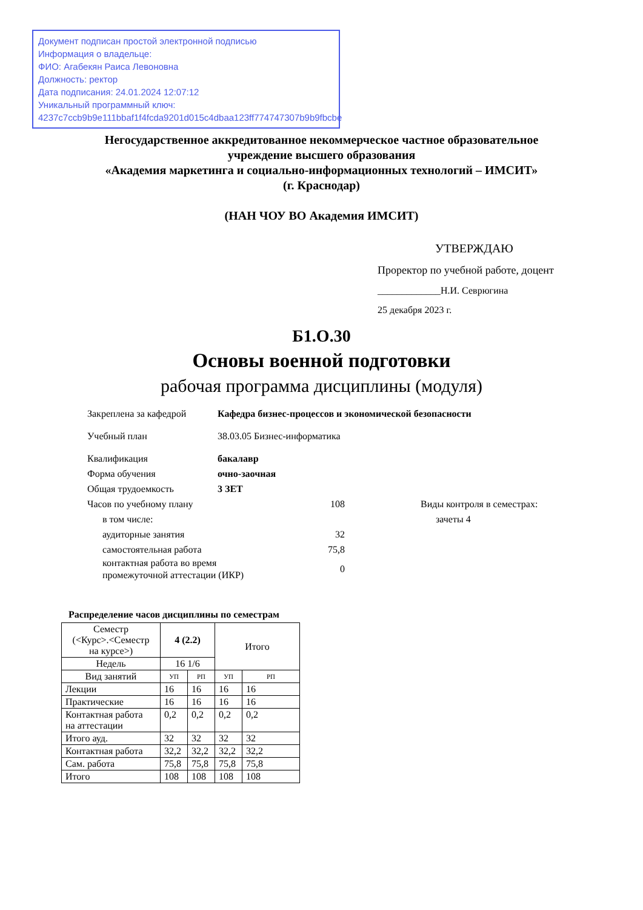Документ подписан простой электронной подписью
Информация о владельце:
ФИО: Агабекян Раиса Левоновна
Должность: ректор
Дата подписания: 24.01.2024 12:07:12
Уникальный программный ключ:
4237c7ccb9b9e111bbaf1f4fcda9201d015c4dbaa123ff774747307b9b9fbcbe
Негосударственное аккредитованное некоммерческое частное образовательное
учреждение высшего образования
«Академия маркетинга и социально-информационных технологий – ИМСИТ»
(г. Краснодар)
(НАН ЧОУ ВО Академия ИМСИТ)
УТВЕРЖДАЮ
Проректор по учебной работе, доцент
_____________Н.И. Севрюгина
25 декабря 2023 г.
Б1.О.30
Основы военной подготовки
рабочая программа дисциплины (модуля)
Закреплена за кафедрой Кафедра бизнес-процессов и экономической безопасности
Учебный план 38.03.05 Бизнес-информатика
Квалификация бакалавр
Форма обучения очно-заочная
Общая трудоемкость 3 ЗЕТ
Часов по учебному плану 108
в том числе:
аудиторные занятия 32
самостоятельная работа 75,8
контактная работа во время
промежуточной аттестации (ИКР) 0
Виды контроля в семестрах:
зачеты 4
Распределение часов дисциплины по семестрам
| Семестр (<Курс>.<Семестр на курсе>) | 4 (2.2) | | Итого | |
| --- | --- | --- | --- | --- |
| Недель | 16 1/6 | | | |
| Вид занятий | УП | РП | УП | РП |
| Лекции | 16 | 16 | 16 | 16 |
| Практические | 16 | 16 | 16 | 16 |
| Контактная работа на аттестации | 0,2 | 0,2 | 0,2 | 0,2 |
| Итого ауд. | 32 | 32 | 32 | 32 |
| Контактная работа | 32,2 | 32,2 | 32,2 | 32,2 |
| Сам. работа | 75,8 | 75,8 | 75,8 | 75,8 |
| Итого | 108 | 108 | 108 | 108 |